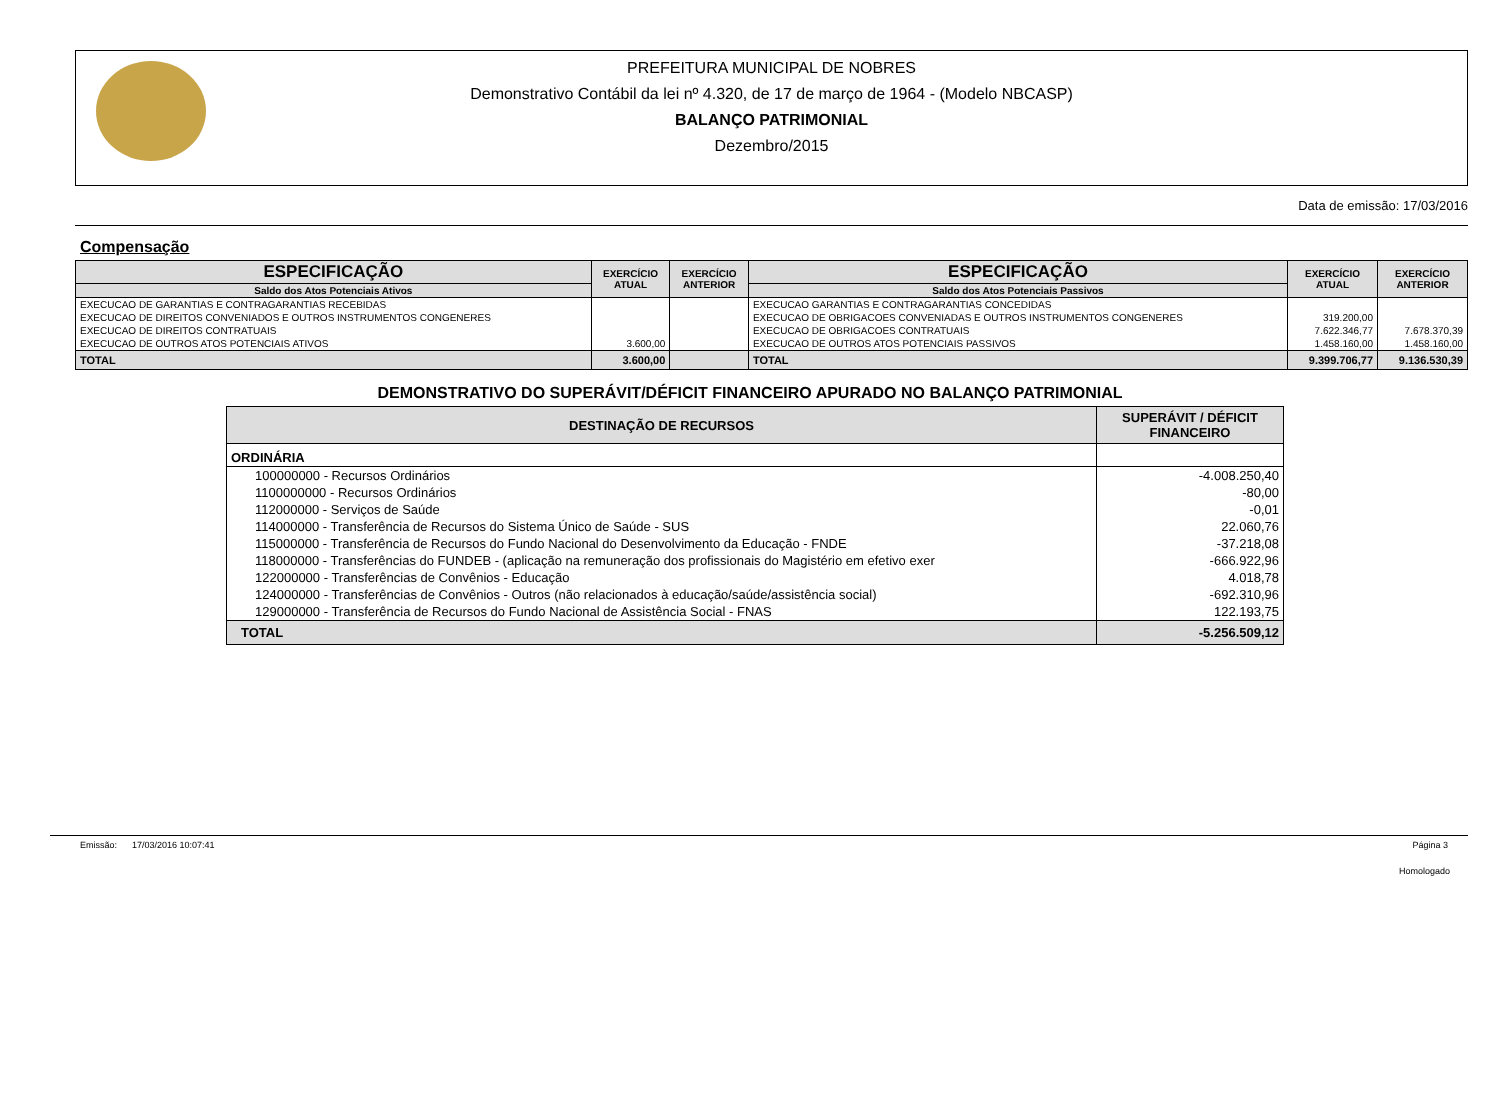PREFEITURA MUNICIPAL DE NOBRES
Demonstrativo Contábil da lei nº 4.320, de 17 de março de 1964 - (Modelo NBCASP)
BALANÇO PATRIMONIAL
Dezembro/2015
Data de emissão: 17/03/2016
Compensação
| ESPECIFICAÇÃO | EXERCÍCIO ATUAL | EXERCÍCIO ANTERIOR | ESPECIFICAÇÃO | EXERCÍCIO ATUAL | EXERCÍCIO ANTERIOR |
| --- | --- | --- | --- | --- | --- |
| Saldo dos Atos Potenciais Ativos | | | Saldo dos Atos Potenciais Passivos | | |
| EXECUCAO DE GARANTIAS E CONTRAGARANTIAS RECEBIDAS | | | EXECUCAO GARANTIAS E CONTRAGARANTIAS CONCEDIDAS | | |
| EXECUCAO DE DIREITOS CONVENIADOS E OUTROS INSTRUMENTOS CONGENERES | | | EXECUCAO DE OBRIGACOES CONVENIADAS E OUTROS INSTRUMENTOS CONGENERES | 319.200,00 | |
| EXECUCAO DE DIREITOS CONTRATUAIS | | | EXECUCAO DE OBRIGACOES CONTRATUAIS | 7.622.346,77 | 7.678.370,39 |
| EXECUCAO DE OUTROS ATOS POTENCIAIS ATIVOS | 3.600,00 | | EXECUCAO DE OUTROS ATOS POTENCIAIS PASSIVOS | 1.458.160,00 | 1.458.160,00 |
| TOTAL | 3.600,00 | | TOTAL | 9.399.706,77 | 9.136.530,39 |
DEMONSTRATIVO DO SUPERÁVIT/DÉFICIT FINANCEIRO APURADO NO BALANÇO PATRIMONIAL
| DESTINAÇÃO DE RECURSOS | SUPERÁVIT / DÉFICIT FINANCEIRO |
| --- | --- |
| ORDINÁRIA | |
| 100000000 - Recursos Ordinários | -4.008.250,40 |
| 1100000000 - Recursos Ordinários | -80,00 |
| 112000000 - Serviços de Saúde | -0,01 |
| 114000000 - Transferência de Recursos do Sistema Único de Saúde - SUS | 22.060,76 |
| 115000000 - Transferência de Recursos do Fundo Nacional do Desenvolvimento da Educação - FNDE | -37.218,08 |
| 118000000 - Transferências do FUNDEB - (aplicação na remuneração dos profissionais do Magistério em efetivo exer | -666.922,96 |
| 122000000 - Transferências de Convênios - Educação | 4.018,78 |
| 124000000 - Transferências de Convênios - Outros (não relacionados à educação/saúde/assistência social) | -692.310,96 |
| 129000000 - Transferência de Recursos do Fundo Nacional de Assistência Social - FNAS | 122.193,75 |
| TOTAL | -5.256.509,12 |
Emissão: 17/03/2016 10:07:41 Página 3
Homologado